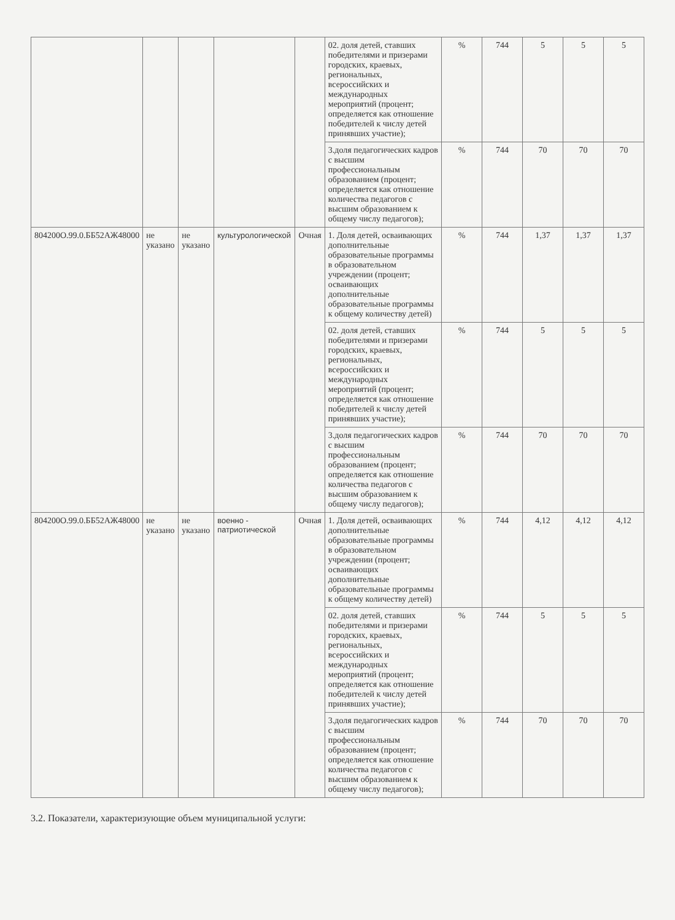| | | | | | 02. доля детей, ставших победителями и призерами городских, краевых, региональных, всероссийских и международных мероприятий (процент; определяется как отношение победителей к числу детей принявших участие); | % | 744 | 5 | 5 | 5 |
| | | | | | 3.доля педагогических кадров с высшим профессиональным образованием (процент; определяется как отношение количества педагогов с высшим образованием к общему числу педагогов); | % | 744 | 70 | 70 | 70 |
| 804200О.99.0.ББ52АЖ48000 | не указано | не указано | культурологической | Очная | 1. Доля детей, осваивающих дополнительные образовательные программы в образовательном учреждении (процент; осваивающих дополнительные образовательные программы к общему количеству детей) | % | 744 | 1,37 | 1,37 | 1,37 |
| | | | | | 02. доля детей, ставших победителями и призерами городских, краевых, региональных, всероссийских и международных мероприятий (процент; определяется как отношение победителей к числу детей принявших участие); | % | 744 | 5 | 5 | 5 |
| | | | | | 3.доля педагогических кадров с высшим профессиональным образованием (процент; определяется как отношение количества педагогов с высшим образованием к общему числу педагогов); | % | 744 | 70 | 70 | 70 |
| 804200О.99.0.ББ52АЖ48000 | не указано | не указано | военно - патриотической | Очная | 1. Доля детей, осваивающих дополнительные образовательные программы в образовательном учреждении (процент; осваивающих дополнительные образовательные программы к общему количеству детей) | % | 744 | 4,12 | 4,12 | 4,12 |
| | | | | | 02. доля детей, ставших победителями и призерами городских, краевых, региональных, всероссийских и международных мероприятий (процент; определяется как отношение победителей к числу детей принявших участие); | % | 744 | 5 | 5 | 5 |
| | | | | | 3.доля педагогических кадров с высшим профессиональным образованием (процент; определяется как отношение количества педагогов с высшим образованием к общему числу педагогов); | % | 744 | 70 | 70 | 70 |
3.2. Показатели, характеризующие объем муниципальной услуги: